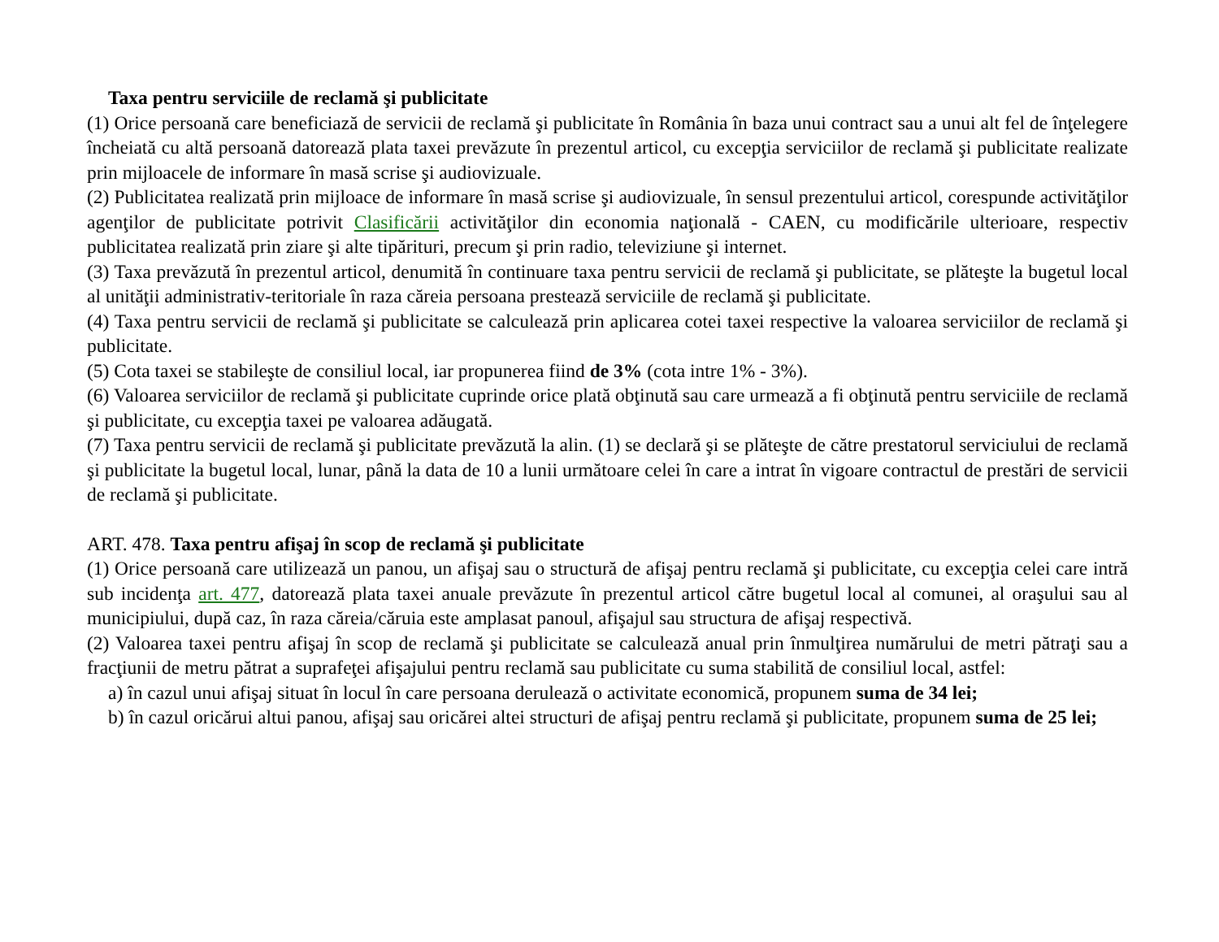Taxa pentru serviciile de reclamă şi publicitate
(1) Orice persoană care beneficiază de servicii de reclamă şi publicitate în România în baza unui contract sau a unui alt fel de înţelegere încheiată cu altă persoană datorează plata taxei prevăzute în prezentul articol, cu excepţia serviciilor de reclamă şi publicitate realizate prin mijloacele de informare în masă scrise şi audiovizuale.
(2) Publicitatea realizată prin mijloace de informare în masă scrise şi audiovizuale, în sensul prezentului articol, corespunde activităţilor agenţilor de publicitate potrivit Clasificării activităţilor din economia naţională - CAEN, cu modificările ulterioare, respectiv publicitatea realizată prin ziare şi alte tipărituri, precum şi prin radio, televiziune şi internet.
(3) Taxa prevăzută în prezentul articol, denumită în continuare taxa pentru servicii de reclamă şi publicitate, se plăteşte la bugetul local al unităţii administrativ-teritoriale în raza căreia persoana prestează serviciile de reclamă şi publicitate.
(4) Taxa pentru servicii de reclamă şi publicitate se calculează prin aplicarea cotei taxei respective la valoarea serviciilor de reclamă şi publicitate.
(5) Cota taxei se stabileşte de consiliul local, iar propunerea fiind de 3% (cota intre 1% - 3%).
(6) Valoarea serviciilor de reclamă şi publicitate cuprinde orice plată obţinută sau care urmează a fi obţinută pentru serviciile de reclamă şi publicitate, cu excepţia taxei pe valoarea adăugată.
(7) Taxa pentru servicii de reclamă şi publicitate prevăzută la alin. (1) se declară şi se plăteşte de către prestatorul serviciului de reclamă şi publicitate la bugetul local, lunar, până la data de 10 a lunii următoare celei în care a intrat în vigoare contractul de prestări de servicii de reclamă şi publicitate.
ART. 478. Taxa pentru afişaj în scop de reclamă şi publicitate
(1) Orice persoană care utilizează un panou, un afişaj sau o structură de afişaj pentru reclamă şi publicitate, cu excepţia celei care intră sub incidenţa art. 477, datorează plata taxei anuale prevăzute în prezentul articol către bugetul local al comunei, al oraşului sau al municipiului, după caz, în raza căreia/căruia este amplasat panoul, afişajul sau structura de afişaj respectivă.
(2) Valoarea taxei pentru afişaj în scop de reclamă şi publicitate se calculează anual prin înmulţirea numărului de metri pătraţi sau a fracţiunii de metru pătrat a suprafeţei afişajului pentru reclamă sau publicitate cu suma stabilită de consiliul local, astfel:
a) în cazul unui afişaj situat în locul în care persoana derulează o activitate economică, propunem suma de 34 lei;
b) în cazul oricărui altui panou, afişaj sau oricărei altei structuri de afişaj pentru reclamă şi publicitate, propunem suma de 25 lei;